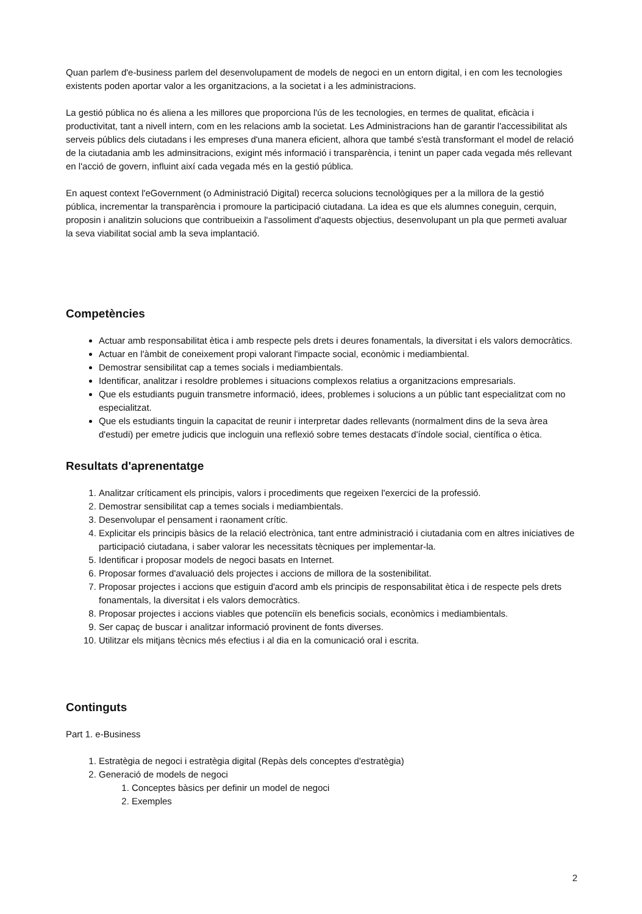Quan parlem d'e-business parlem del desenvolupament de models de negoci en un entorn digital, i en com les tecnologies existents poden aportar valor a les organitzacions, a la societat i a les administracions.
La gestió pública no és aliena a les millores que proporciona l'ús de les tecnologies, en termes de qualitat, eficàcia i productivitat, tant a nivell intern, com en les relacions amb la societat. Les Administracions han de garantir l'accessibilitat als serveis públics dels ciutadans i les empreses d'una manera eficient, alhora que també s'està transformant el model de relació de la ciutadania amb les adminsitracions, exigint més informació i transparència, i tenint un paper cada vegada més rellevant en l'acció de govern, influint així cada vegada més en la gestió pública.
En aquest context l'eGovernment (o Administració Digital) recerca solucions tecnològiques per a la millora de la gestió pública, incrementar la transparència i promoure la participació ciutadana. La idea es que els alumnes coneguin, cerquin, proposin i analitzin solucions que contribueixin a l'assoliment d'aquests objectius, desenvolupant un pla que permeti avaluar la seva viabilitat social amb la seva implantació.
Competències
Actuar amb responsabilitat ètica i amb respecte pels drets i deures fonamentals, la diversitat i els valors democràtics.
Actuar en l'àmbit de coneixement propi valorant l'impacte social, econòmic i mediambiental.
Demostrar sensibilitat cap a temes socials i mediambientals.
Identificar, analitzar i resoldre problemes i situacions complexos relatius a organitzacions empresarials.
Que els estudiants puguin transmetre informació, idees, problemes i solucions a un públic tant especialitzat com no especialitzat.
Que els estudiants tinguin la capacitat de reunir i interpretar dades rellevants (normalment dins de la seva àrea d'estudi) per emetre judicis que incloguin una reflexió sobre temes destacats d'índole social, científica o ètica.
Resultats d'aprenentatge
1. Analitzar críticament els principis, valors i procediments que regeixen l'exercici de la professió.
2. Demostrar sensibilitat cap a temes socials i mediambientals.
3. Desenvolupar el pensament i raonament crític.
4. Explicitar els principis bàsics de la relació electrònica, tant entre administració i ciutadania com en altres iniciatives de participació ciutadana, i saber valorar les necessitats tècniques per implementar-la.
5. Identificar i proposar models de negoci basats en Internet.
6. Proposar formes d'avaluació dels projectes i accions de millora de la sostenibilitat.
7. Proposar projectes i accions que estiguin d'acord amb els principis de responsabilitat ètica i de respecte pels drets fonamentals, la diversitat i els valors democràtics.
8. Proposar projectes i accions viables que potenciïn els beneficis socials, econòmics i mediambientals.
9. Ser capaç de buscar i analitzar informació provinent de fonts diverses.
10. Utilitzar els mitjans tècnics més efectius i al dia en la comunicació oral i escrita.
Continguts
Part 1. e-Business
1. Estratègia de negoci i estratègia digital (Repàs dels conceptes d'estratègia)
2. Generació de models de negoci
1. Conceptes bàsics per definir un model de negoci
2. Exemples
2